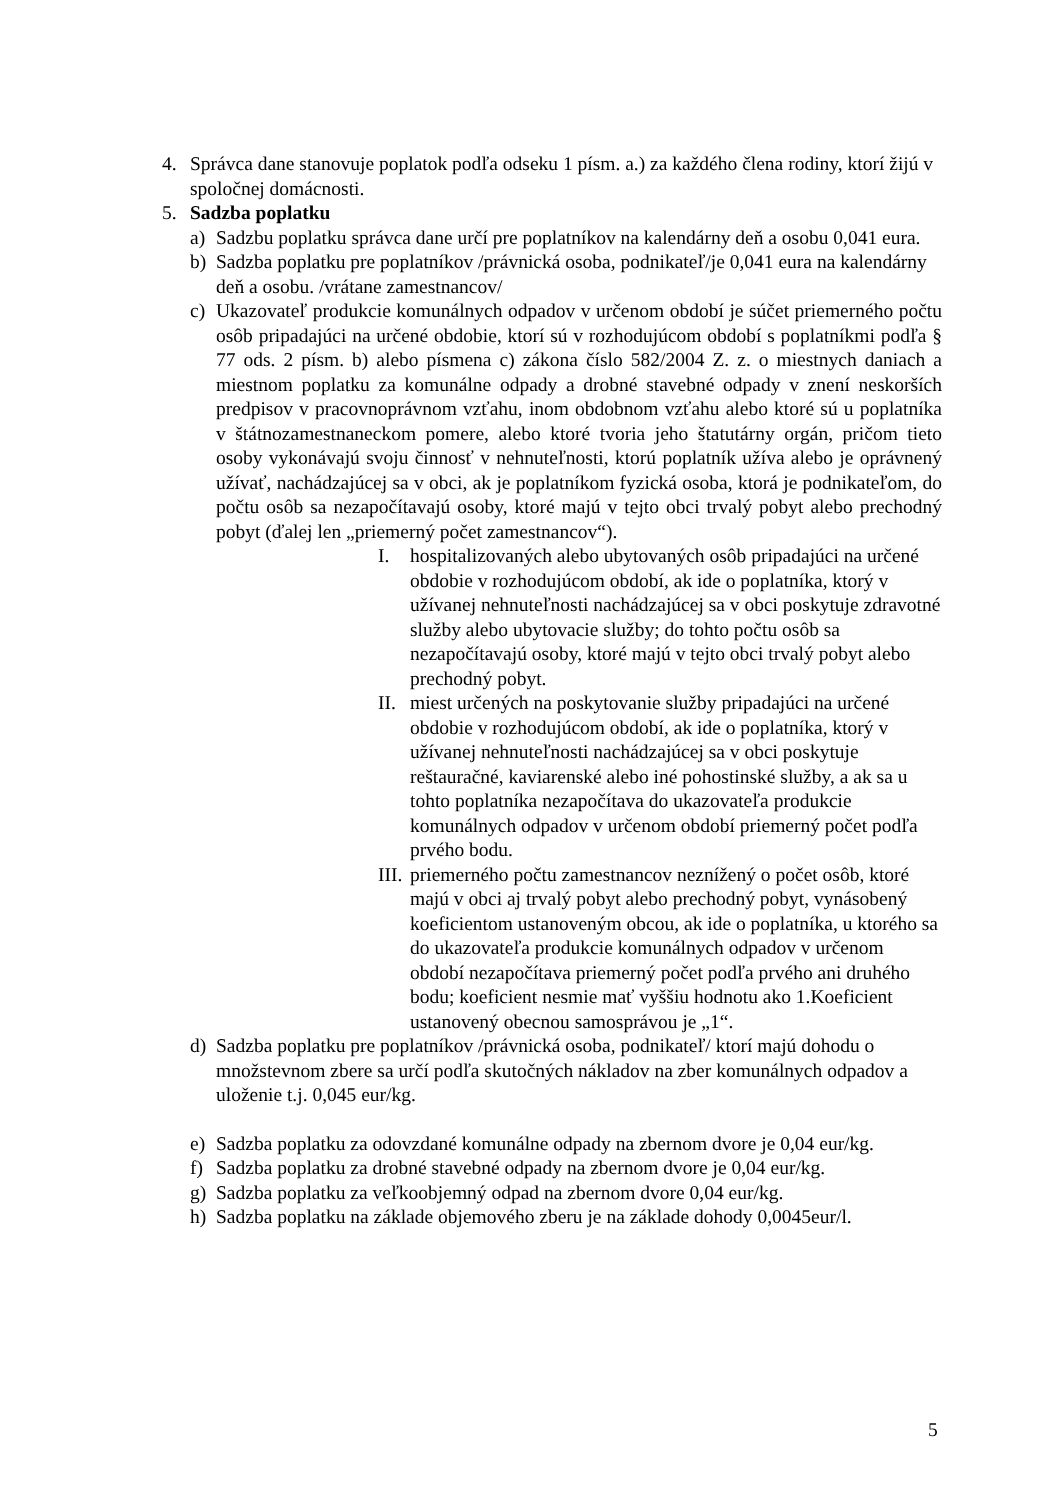4. Správca dane stanovuje poplatok podľa odseku 1 písm. a.) za každého člena rodiny, ktorí žijú v spoločnej domácnosti.
5. Sadzba poplatku
a) Sadzbu poplatku správca dane určí pre poplatníkov na kalendárny deň a osobu 0,041 eura.
b) Sadzba poplatku pre poplatníkov /právnická osoba, podnikateľ/je 0,041 eura na kalendárny deň a osobu. /vrátane zamestnancov/
c) Ukazovateľ produkcie komunálnych odpadov v určenom období je súčet priemerného počtu osôb pripadajúci na určené obdobie, ktorí sú v rozhodujúcom období s poplatníkmi podľa § 77 ods. 2 písm. b) alebo písmena c) zákona číslo 582/2004 Z. z. o miestnych daniach a miestnom poplatku za komunálne odpady a drobné stavebné odpady v znení neskorších predpisov v pracovnoprávnom vzťahu, inom obdobnom vzťahu alebo ktoré sú u poplatníka v štátnozamestnaneckom pomere, alebo ktoré tvoria jeho štatutárny orgán, pričom tieto osoby vykonávajú svoju činnosť v nehnuteľnosti, ktorú poplatník užíva alebo je oprávnený užívať, nachádzajúcej sa v obci, ak je poplatníkom fyzická osoba, ktorá je podnikateľom, do počtu osôb sa nezapočítavajú osoby, ktoré majú v tejto obci trvalý pobyt alebo prechodný pobyt (ďalej len „priemerný počet zamestnancov“).
I. hospitalizovaných alebo ubytovaných osôb pripadajúci na určené obdobie v rozhodujúcom období, ak ide o poplatníka, ktorý v užívanej nehnuteľnosti nachádzajúcej sa v obci poskytuje zdravotné služby alebo ubytovacie služby; do tohto počtu osôb sa nezapočítavajú osoby, ktoré majú v tejto obci trvalý pobyt alebo prechodný pobyt.
II. miest určených na poskytovanie služby pripadajúci na určené obdobie v rozhodujúcom období, ak ide o poplatníka, ktorý v užívanej nehnuteľnosti nachádzajúcej sa v obci poskytuje reštauračné, kaviarenské alebo iné pohostinské služby, a ak sa u tohto poplatníka nezapočítava do ukazovateľa produkcie komunálnych odpadov v určenom období priemerný počet podľa prvého bodu.
III. priemerného počtu zamestnancov neznížený o počet osôb, ktoré majú v obci aj trvalý pobyt alebo prechodný pobyt, vynásobený koeficientom ustanoveným obcou, ak ide o poplatníka, u ktorého sa do ukazovateľa produkcie komunálnych odpadov v určenom období nezapočítava priemerný počet podľa prvého ani druhého bodu; koeficient nesmie mať vyššiu hodnotu ako 1.Koeficient ustanovený obecnou samosprávou je „1“.
d) Sadzba poplatku pre poplatníkov /právnická osoba, podnikateľ/ ktorí majú dohodu o množstevnom zbere sa určí podľa skutočných nákladov na zber komunálnych odpadov a uloženie t.j. 0,045 eur/kg.
e) Sadzba poplatku za odovzdané komunálne odpady na zbernom dvore je 0,04 eur/kg.
f) Sadzba poplatku za drobné stavebné odpady na zbernom dvore je 0,04 eur/kg.
g) Sadzba poplatku za veľkoobjemný odpad na zbernom dvore 0,04 eur/kg.
h) Sadzba poplatku na základe objemového zberu je na základe dohody 0,0045eur/l.
5